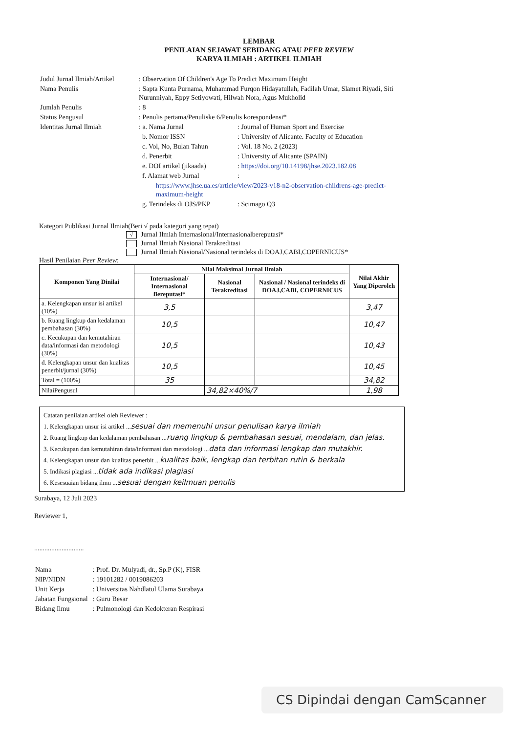LEMBAR
PENILAIAN SEJAWAT SEBIDANG ATAU PEER REVIEW
KARYA ILMIAH : ARTIKEL ILMIAH
| Judul Jurnal Ilmiah/Artikel | : Observation Of Children's Age To Predict Maximum Height | |
| Nama Penulis | : Sapta Kunta Purnama, Muhammad Furqon Hidayatullah, Fadilah Umar, Slamet Riyadi, Siti Nurunniyah, Eppy Setiyowati, Hilwah Nora, Agus Mukholid | |
| Jumlah Penulis | : 8 | |
| Status Pengusul | : Penulis pertama /Penuliske 6/ Penulis korespondensi * | |
| Identitas Jurnal Ilmiah | : a. Nama Jurnal | : Journal of Human Sport and Exercise |
| | b. Nomor ISSN | : University of Alicante. Faculty of Education |
| | c. Vol, No, Bulan Tahun | : Vol. 18 No. 2 (2023) |
| | d. Penerbit | : University of Alicante (SPAIN) |
| | e. DOI artikel (jikaada) | : https://doi.org/10.14198/jhse.2023.182.08 |
| | f. Alamat web Jurnal | : |
| | https://www.jhse.ua.es/article/view/2023-v18-n2-observation-childrens-age-predict-maximum-height | |
| | g. Terindeks di OJS/PKP | : Scimago Q3 |
Kategori Publikasi Jurnal Ilmiah(Beri √ pada kategori yang tepat)
√ Jurnal Ilmiah Internasional/Internasionalbereputasi*
Jurnal Ilmiah Nasional Terakreditasi
Jurnal Ilmiah Nasional/Nasional terindeks di DOAJ,CABI,COPERNICUS*
Hasil Penilaian Peer Review:
| Komponen Yang Dinilai | Nilai Maksimal Jurnal Ilmiah | | | Nilai Akhir Yang Diperoleh |
| --- | --- | --- | --- | --- |
| | Internasional/ Internasional Bereputasi* | Nasional Terakreditasi | Nasional / Nasional terindeks di DOAJ,CABI, COPERNICUS | |
| a. Kelengkapan unsur isi artikel (10%) | 3,5 | | | 3,47 |
| b. Ruang lingkup dan kedalaman pembahasan (30%) | 10,5 | | | 10,47 |
| c. Kecukupan dan kemutahiran data/informasi dan metodologi (30%) | 10,5 | | | 10,43 |
| d. Kelengkapan unsur dan kualitas penerbit/jurnal (30%) | 10,5 | | | 10,45 |
| Total = (100%) | 35 | | | 34,82 |
| NilaiPengusul | | 34,82×40%/7 | | 1,98 |
Catatan penilaian artikel oleh Reviewer :
1. Kelengkapan unsur isi artikel ...sesuai dan memenuhi unsur penulisan karya ilmiah
2. Ruang lingkup dan kedalaman pembahasan ...ruang lingkup & pembahasan sesuai, mendalam, dan jelas.
3. Kecukupan dan kemutahiran data/informasi dan metodologi ...data dan informasi lengkap dan mutakhir.
4. Kelengkapan unsur dan kualitas penerbit ...kualitas baik, lengkap dan terbitan rutin & berkala
5. Indikasi plagiasi ...tidak ada indikasi plagiasi
6. Kesesuaian bidang ilmu ...sesuai dengan keilmuan penulis
Surabaya, 12 Juli 2023
Reviewer 1,
.............................
| Nama | : Prof. Dr. Mulyadi, dr., Sp.P (K), FISR |
| NIP/NIDN | : 19101282 / 0019086203 |
| Unit Kerja | : Universitas Nahdlatul Ulama Surabaya |
| Jabatan Fungsional | : Guru Besar |
| Bidang Ilmu | : Pulmonologi dan Kedokteran Respirasi |
CS Dipindai dengan CamScanner